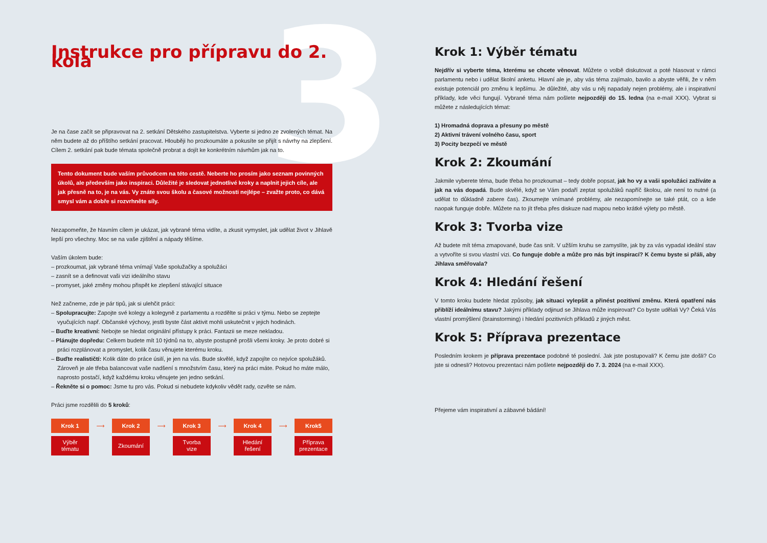3
Instrukce pro přípravu do 2. kola
Je na čase začít se připravovat na 2. setkání Dětského zastupitelstva. Vyberte si jedno ze zvolených témat. Na něm budete až do příštího setkání pracovat. Hlouběji ho prozkoumáte a pokusíte se přijít s návrhy na zlepšení. Cílem 2. setkání pak bude témata společně probrat a dojít ke konkrétním návrhům jak na to.
Tento dokument bude vaším průvodcem na této cestě. Neberte ho prosím jako seznam povinných úkolů, ale především jako inspiraci. Důležité je sledovat jednotlivé kroky a naplnit jejich cíle, ale jak přesně na to, je na vás. Vy znáte svou školu a časové možnosti nejlépe – zvažte proto, co dává smysl vám a dobře si rozvrhněte síly.
Nezapomeňte, že hlavním cílem je ukázat, jak vybrané téma vidíte, a zkusit vymyslet, jak udělat život v Jihlavě lepší pro všechny. Moc se na vaše zjištění a nápady těšíme.
Vaším úkolem bude:
– prozkoumat, jak vybrané téma vnímají Vaše spolužačky a spolužáci
– zasnít se a definovat vaši vizi ideálního stavu
– promyset, jaké změny mohou přispět ke zlepšení stávající situace
Než začneme, zde je pár tipů, jak si ulehčit práci:
– Spolupracujte: Zapojte své kolegy a kolegyně z parlamentu a rozdělte si práci v týmu. Nebo se zeptejte vyučujících např. Občanské výchovy, jestli byste část aktivit mohli uskutečnit v jejich hodinách.
– Buďte kreativní: Nebojte se hledat originální přístupy k práci. Fantazii se meze nekladou.
– Plánujte dopředu: Celkem budete mít 10 týdnů na to, abyste postupně prošli všemi kroky. Je proto dobré si práci rozplánovat a promyslet, kolik času věnujete kterému kroku.
– Buďte realističtí: Kolik dáte do práce úsilí, je jen na vás. Bude skvělé, když zapojíte co nejvíce spolužáků. Zároveň je ale třeba balancovat vaše nadšení s množstvím času, který na práci máte. Pokud ho máte málo, naprosto postačí, když každému kroku věnujete jen jedno setkání.
– Řekněte si o pomoc: Jsme tu pro vás. Pokud si nebudete kdykoliv vědět rady, ozvěte se nám.
Práci jsme rozdělili do 5 kroků:
Krok 1
Výběr
tématu
⟶ Krok 2
Zkoumání
⟶ Krok 3
Tvorba
vize
⟶ Krok 4
Hledání
řešení
⟶ Krok5
Příprava
prezentace
Krok 1: Výběr tématu
Nejdřív si vyberte téma, kterému se chcete věnovat. Můžete o volbě diskutovat a poté hlasovat v rámci parlamentu nebo i udělat školní anketu. Hlavní ale je, aby vás téma zajímalo, bavilo a abyste věřili, že v něm existuje potenciál pro změnu k lepšímu. Je důležité, aby vás u něj napadaly nejen problémy, ale i inspirativní příklady, kde věci fungují. Vybrané téma nám pošlete nejpozději do 15. ledna (na e-mail XXX). Vybrat si můžete z následujících témat:
1) Hromadná doprava a přesuny po městě
2) Aktivní trávení volného času, sport
3) Pocity bezpečí ve městě
Krok 2: Zkoumání
Jakmile vyberete téma, bude třeba ho prozkoumat – tedy dobře popsat, jak ho vy a vaši spolužáci zažíváte a jak na vás dopadá. Bude skvělé, když se Vám podaří zeptat spolužáků napříč školou, ale není to nutné (a udělat to důkladně zabere čas). Zkoumejte vnímané problémy, ale nezapomínejte se také ptát, co a kde naopak funguje dobře. Můžete na to jít třeba přes diskuze nad mapou nebo krátké výlety po městě.
Krok 3: Tvorba vize
Až budete mít téma zmapované, bude čas snít. V užším kruhu se zamyslíte, jak by za vás vypadal ideální stav a vytvoříte si svou vlastní vizi. Co funguje dobře a může pro nás být inspirací? K čemu byste si přáli, aby Jihlava směřovala?
Krok 4: Hledání řešení
V tomto kroku budete hledat způsoby, jak situaci vylepšit a přinést pozitivní změnu. Která opatření nás přiblíží ideálnímu stavu? Jakými příklady odjinud se Jihlava může inspirovat? Co byste udělali Vy? Čeká Vás vlastní promýšlení (brainstorming) i hledání pozitivních příkladů z jiných měst.
Krok 5: Příprava prezentace
Posledním krokem je příprava prezentace podobné té poslední. Jak jste postupovali? K čemu jste došli? Co jste si odnesli? Hotovou prezentaci nám pošlete nejpozději do 7. 3. 2024 (na e-mail XXX).
Přejeme vám inspirativní a zábavné bádání!